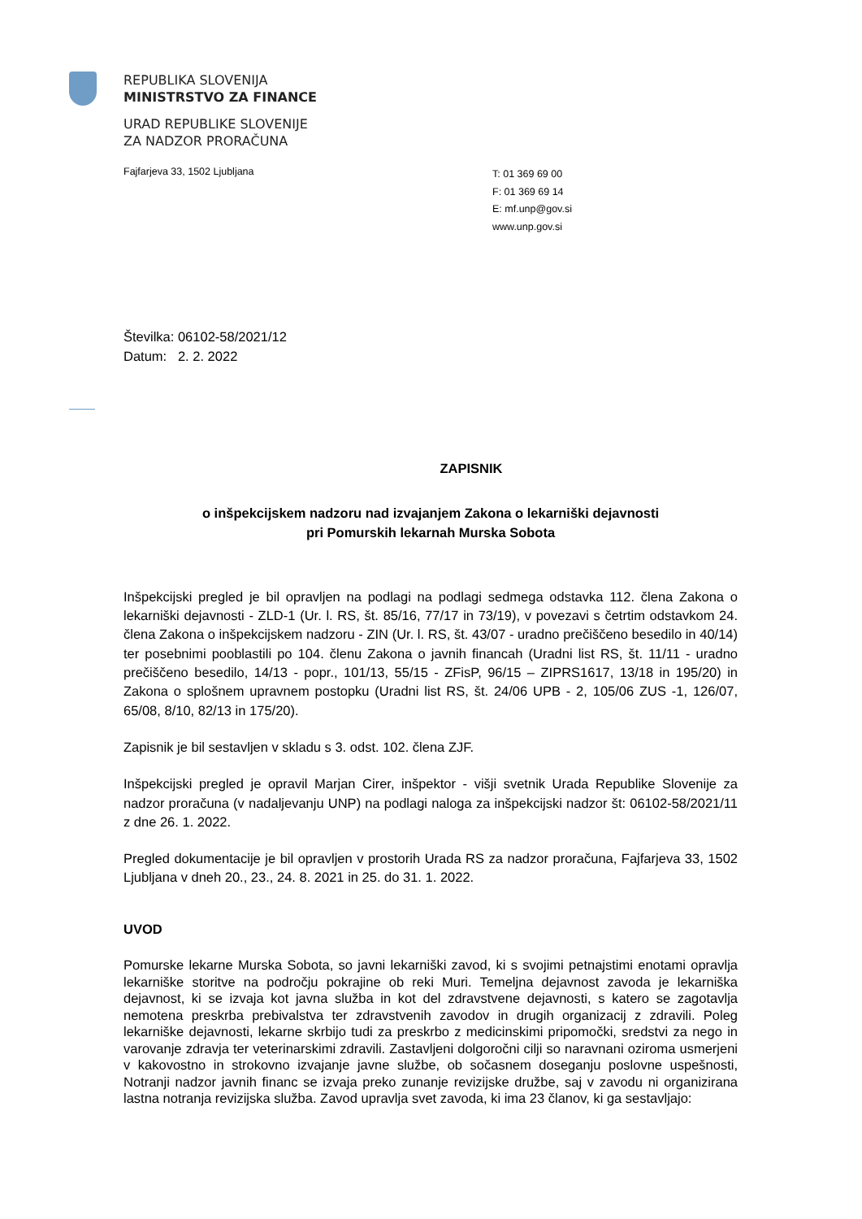REPUBLIKA SLOVENIJA
MINISTRSTVO ZA FINANCE
URAD REPUBLIKE SLOVENIJE
ZA NADZOR PRORAČUNA
Fajfarjeva 33, 1502 Ljubljana
T: 01 369 69 00
F: 01 369 69 14
E: mf.unp@gov.si
www.unp.gov.si
Številka: 06102-58/2021/12
Datum: 2. 2. 2022
ZAPISNIK
o inšpekcijskem nadzoru nad izvajanjem Zakona o lekarniški dejavnosti
pri Pomurskih lekarnah Murska Sobota
Inšpekcijski pregled je bil opravljen na podlagi na podlagi sedmega odstavka 112. člena Zakona o lekarniški dejavnosti - ZLD-1 (Ur. l. RS, št. 85/16, 77/17 in 73/19), v povezavi s četrtim odstavkom 24. člena Zakona o inšpekcijskem nadzoru - ZIN (Ur. l. RS, št. 43/07 - uradno prečiščeno besedilo in 40/14) ter posebnimi pooblastili po 104. členu Zakona o javnih financah (Uradni list RS, št. 11/11 - uradno prečiščeno besedilo, 14/13 - popr., 101/13, 55/15 - ZFisP, 96/15 – ZIPRS1617, 13/18 in 195/20) in Zakona o splošnem upravnem postopku (Uradni list RS, št. 24/06 UPB - 2, 105/06 ZUS -1, 126/07, 65/08, 8/10, 82/13 in 175/20).
Zapisnik je bil sestavljen v skladu s 3. odst. 102. člena ZJF.
Inšpekcijski pregled je opravil Marjan Cirer, inšpektor - višji svetnik Urada Republike Slovenije za nadzor proračuna (v nadaljevanju UNP) na podlagi naloga za inšpekcijski nadzor št: 06102-58/2021/11 z dne 26. 1. 2022.
Pregled dokumentacije je bil opravljen v prostorih Urada RS za nadzor proračuna, Fajfarjeva 33, 1502 Ljubljana v dneh 20., 23., 24. 8. 2021 in 25. do 31. 1. 2022.
UVOD
Pomurske lekarne Murska Sobota, so javni lekarniški zavod, ki s svojimi petnajstimi enotami opravlja lekarniške storitve na področju pokrajine ob reki Muri. Temeljna dejavnost zavoda je lekarniška dejavnost, ki se izvaja kot javna služba in kot del zdravstvene dejavnosti, s katero se zagotavlja nemotena preskrba prebivalstva ter zdravstvenih zavodov in drugih organizacij z zdravili. Poleg lekarniške dejavnosti, lekarne skrbijo tudi za preskrbo z medicinskimi pripomočki, sredstvi za nego in varovanje zdravja ter veterinarskimi zdravili. Zastavljeni dolgoročni cilji so naravnani oziroma usmerjeni v kakovostno in strokovno izvajanje javne službe, ob sočasnem doseganju poslovne uspešnosti, Notranji nadzor javnih financ se izvaja preko zunanje revizijske družbe, saj v zavodu ni organizirana lastna notranja revizijska služba. Zavod upravlja svet zavoda, ki ima 23 članov, ki ga sestavljajo: